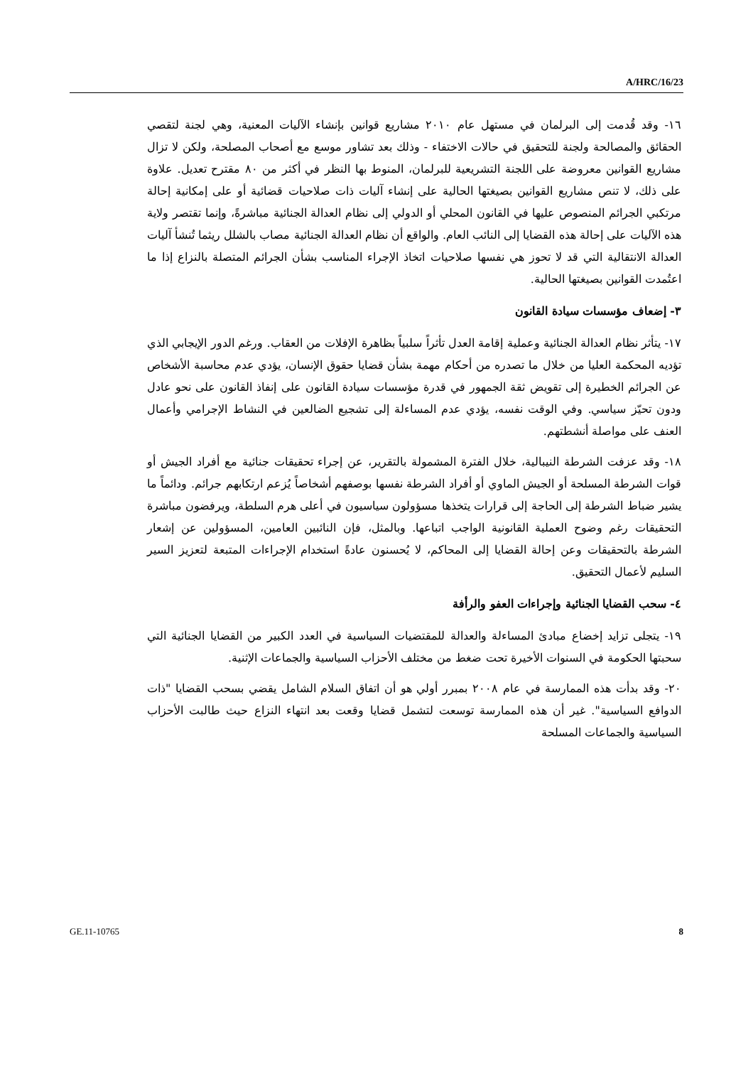A/HRC/16/23
١٦- وقد قُدمت إلى البرلمان في مستهل عام ٢٠١٠ مشاريع قوانين بإنشاء الآليات المعنية، وهي لجنة لتقصي الحقائق والمصالحة ولجنة للتحقيق في حالات الاختفاء - وذلك بعد تشاور موسع مع أصحاب المصلحة، ولكن لا تزال مشاريع القوانين معروضة على اللجنة التشريعية للبرلمان، المنوط بها النظر في أكثر من ٨٠ مقترح تعديل. علاوة على ذلك، لا تنص مشاريع القوانين بصيغتها الحالية على إنشاء آليات ذات صلاحيات قضائية أو على إمكانية إحالة مرتكبي الجرائم المنصوص عليها في القانون المحلي أو الدولي إلى نظام العدالة الجنائية مباشرةً، وإنما تقتصر ولاية هذه الآليات على إحالة هذه القضايا إلى النائب العام. والواقع أن نظام العدالة الجنائية مصاب بالشلل ريثما تُنشأ آليات العدالة الانتقالية التي قد لا تحوز هي نفسها صلاحيات اتخاذ الإجراء المناسب بشأن الجرائم المتصلة بالنزاع إذا ما اعتُمدت القوانين بصيغتها الحالية.
٣- إضعاف مؤسسات سيادة القانون
١٧- يتأثر نظام العدالة الجنائية وعملية إقامة العدل تأثراً سلبياً بظاهرة الإفلات من العقاب. ورغم الدور الإيجابي الذي تؤديه المحكمة العليا من خلال ما تصدره من أحكام مهمة بشأن قضايا حقوق الإنسان، يؤدي عدم محاسبة الأشخاص عن الجرائم الخطيرة إلى تقويض ثقة الجمهور في قدرة مؤسسات سيادة القانون على إنفاذ القانون على نحو عادل ودون تحيّز سياسي. وفي الوقت نفسه، يؤدي عدم المساءلة إلى تشجيع الضالعين في النشاط الإجرامي وأعمال العنف على مواصلة أنشطتهم.
١٨- وقد عزفت الشرطة النيبالية، خلال الفترة المشمولة بالتقرير، عن إجراء تحقيقات جنائية مع أفراد الجيش أو قوات الشرطة المسلحة أو الجيش الماوي أو أفراد الشرطة نفسها بوصفهم أشخاصاً يُزعم ارتكابهم جرائم. ودائماً ما يشير ضباط الشرطة إلى الحاجة إلى قرارات يتخذها مسؤولون سياسيون في أعلى هرم السلطة، ويرفضون مباشرة التحقيقات رغم وضوح العملية القانونية الواجب اتباعها. وبالمثل، فإن النائبين العامين، المسؤولين عن إشعار الشرطة بالتحقيقات وعن إحالة القضايا إلى المحاكم، لا يُحسنون عادةً استخدام الإجراءات المتبعة لتعزيز السير السليم لأعمال التحقيق.
٤- سحب القضايا الجنائية وإجراءات العفو والرأفة
١٩- يتجلى تزايد إخضاع مبادئ المساءلة والعدالة للمقتضيات السياسية في العدد الكبير من القضايا الجنائية التي سحبتها الحكومة في السنوات الأخيرة تحت ضغط من مختلف الأحزاب السياسية والجماعات الإثنية.
٢٠- وقد بدأت هذه الممارسة في عام ٢٠٠٨ بمبرر أولي هو أن اتفاق السلام الشامل يقضي بسحب القضايا "ذات الدوافع السياسية". غير أن هذه الممارسة توسعت لتشمل قضايا وقعت بعد انتهاء النزاع حيث طالبت الأحزاب السياسية والجماعات المسلحة
GE.11-10765 8